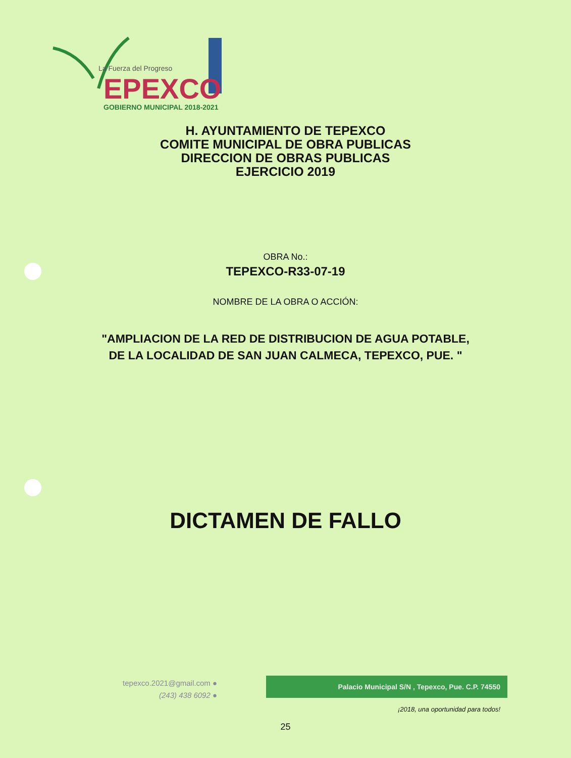La Fuerza del Progreso
EPEXCO
GOBIERNO MUNICIPAL 2018-2021
H. AYUNTAMIENTO DE TEPEXCO
COMITE MUNICIPAL DE OBRA PUBLICAS
DIRECCION DE OBRAS PUBLICAS
EJERCICIO 2019
OBRA No.:
TEPEXCO-R33-07-19
NOMBRE DE LA OBRA O ACCIÓN:
"AMPLIACION DE LA RED DE DISTRIBUCION DE AGUA POTABLE,
DE LA LOCALIDAD DE SAN JUAN CALMECA, TEPEXCO, PUE. "
DICTAMEN DE FALLO
tepexco.2021@gmail.com ●
(243) 438 6092 ●
Palacio Municipal S/N , Tepexco, Pue. C.P. 74550
¡2018, una oportunidad para todos!
25